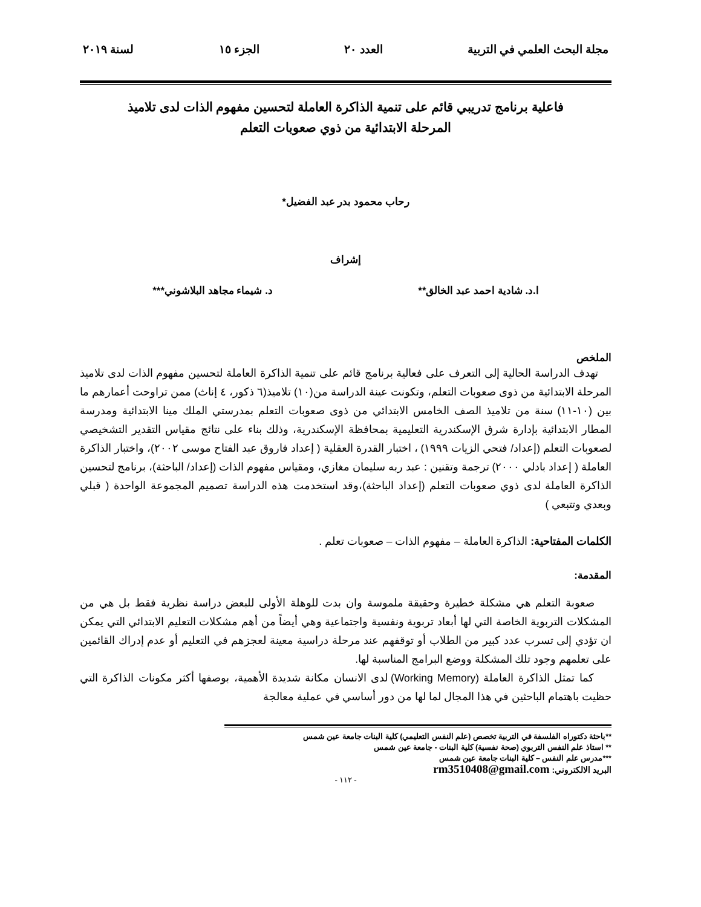مجلة البحث العلمي في التربية العدد ٢٠ الجزء ١٥ لسنة ٢٠١٩
فاعلية برنامج تدريبي قائم على تنمية الذاكرة العاملة لتحسين مفهوم الذات لدى تلاميذ
المرحلة الابتدائية من ذوي صعوبات التعلم
رحاب محمود بدر عبد الفضيل*
إشراف
ا.د. شادية احمد عبد الخالق** د. شيماء مجاهد البلاشوني***
الملخص
تهدف الدراسة الحالية إلى التعرف على فعالية برنامج قائم على تنمية الذاكرة العاملة لتحسين مفهوم الذات لدى تلاميذ المرحلة الابتدائية من ذوى صعوبات التعلم، وتكونت عينة الدراسة من(١٠) تلاميذ(٦ ذكور، ٤ إناث) ممن تراوحت أعمارهم ما بين (١٠-١١) سنة من تلاميذ الصف الخامس الابتدائي من ذوى صعوبات التعلم بمدرستي الملك مينا الابتدائية ومدرسة المطار الابتدائية بإدارة شرق الإسكندرية التعليمية بمحافظة الإسكندرية، وذلك بناء على نتائج مقياس التقدير التشخيصي لصعوبات التعلم (إعداد/ فتحي الزيات ١٩٩٩) ، اختبار القدرة العقلية ( إعداد فاروق عبد الفتاح موسى ٢٠٠٢)، واختبار الذاكرة العاملة ( إعداد بادلي ٢٠٠٠) ترجمة وتقنين : عبد ربه سليمان مغازي، ومقياس مفهوم الذات (إعداد/ الباحثة)، برنامج لتحسين الذاكرة العاملة لدى ذوي صعوبات التعلم (إعداد الباحثة)،وقد استخدمت هذه الدراسة تصميم المجموعة الواحدة ( قبلي وبعدي وتتبعي )
الكلمات المفتاحية: الذاكرة العاملة – مفهوم الذات – صعوبات تعلم .
المقدمة:
صعوبة التعلم هي مشكلة خطيرة وحقيقة ملموسة وان بدت للوهلة الأولى للبعض دراسة نظرية فقط بل هي من المشكلات التربوية الخاصة التي لها أبعاد تربوية ونفسية واجتماعية وهي أيضاً من أهم مشكلات التعليم الابتدائي التي يمكن ان تؤدي إلى تسرب عدد كبير من الطلاب أو توقفهم عند مرحلة دراسية معينة لعجزهم في التعليم أو عدم إدراك القائمين على تعلمهم وجود تلك المشكلة ووضع البرامج المناسبة لها.
كما تمثل الذاكرة العاملة (Working Memory) لدى الانسان مكانة شديدة الأهمية، بوصفها أكثر مكونات الذاكرة التي حظيت باهتمام الباحثين في هذا المجال لما لها من دور أساسي في عملية معالجة
**باحثة دكتوراه الفلسفة في التربية تخصص (علم النفس التعليمي) كلية البنات جامعة عين شمس
** استاذ علم النفس التربوي (صحة نفسية) كلية البنات - جامعة عين شمس
***مدرس علم النفس – كلية البنات جامعة عين شمس
البريد الالكتروني: rm3510408@gmail.com
- ١١٢ -